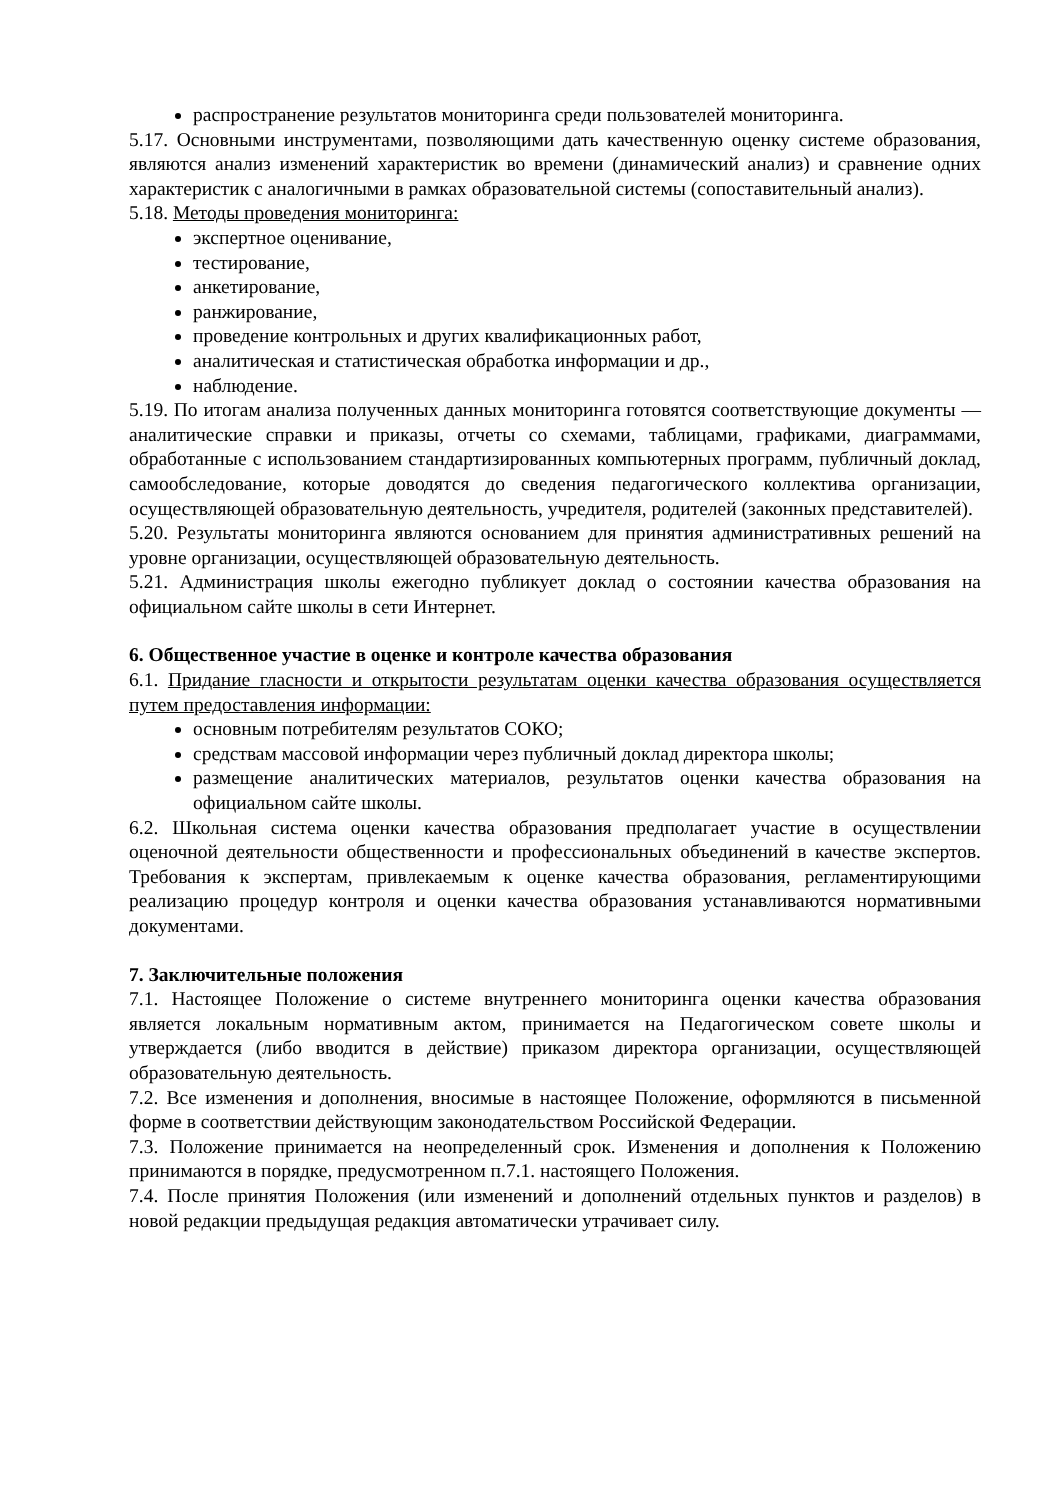распространение результатов мониторинга среди пользователей мониторинга.
5.17. Основными инструментами, позволяющими дать качественную оценку системе образования, являются анализ изменений характеристик во времени (динамический анализ) и сравнение одних характеристик с аналогичными в рамках образовательной системы (сопоставительный анализ).
5.18. Методы проведения мониторинга:
экспертное оценивание,
тестирование,
анкетирование,
ранжирование,
проведение контрольных и других квалификационных работ,
аналитическая и статистическая обработка информации и др.,
наблюдение.
5.19. По итогам анализа полученных данных мониторинга готовятся соответствующие документы — аналитические справки и приказы, отчеты со схемами, таблицами, графиками, диаграммами, обработанные с использованием стандартизированных компьютерных программ, публичный доклад, самообследование, которые доводятся до сведения педагогического коллектива организации, осуществляющей образовательную деятельность, учредителя, родителей (законных представителей).
5.20. Результаты мониторинга являются основанием для принятия административных решений на уровне организации, осуществляющей образовательную деятельность.
5.21. Администрация школы ежегодно публикует доклад о состоянии качества образования на официальном сайте школы в сети Интернет.
6. Общественное участие в оценке и контроле качества образования
6.1. Придание гласности и открытости результатам оценки качества образования осуществляется путем предоставления информации:
основным потребителям результатов СОКО;
средствам массовой информации через публичный доклад директора школы;
размещение аналитических материалов, результатов оценки качества образования на официальном сайте школы.
6.2. Школьная система оценки качества образования предполагает участие в осуществлении оценочной деятельности общественности и профессиональных объединений в качестве экспертов. Требования к экспертам, привлекаемым к оценке качества образования, регламентирующими реализацию процедур контроля и оценки качества образования устанавливаются нормативными документами.
7. Заключительные положения
7.1. Настоящее Положение о системе внутреннего мониторинга оценки качества образования является локальным нормативным актом, принимается на Педагогическом совете школы и утверждается (либо вводится в действие) приказом директора организации, осуществляющей образовательную деятельность.
7.2. Все изменения и дополнения, вносимые в настоящее Положение, оформляются в письменной форме в соответствии действующим законодательством Российской Федерации.
7.3. Положение принимается на неопределенный срок. Изменения и дополнения к Положению принимаются в порядке, предусмотренном п.7.1. настоящего Положения.
7.4. После принятия Положения (или изменений и дополнений отдельных пунктов и разделов) в новой редакции предыдущая редакция автоматически утрачивает силу.